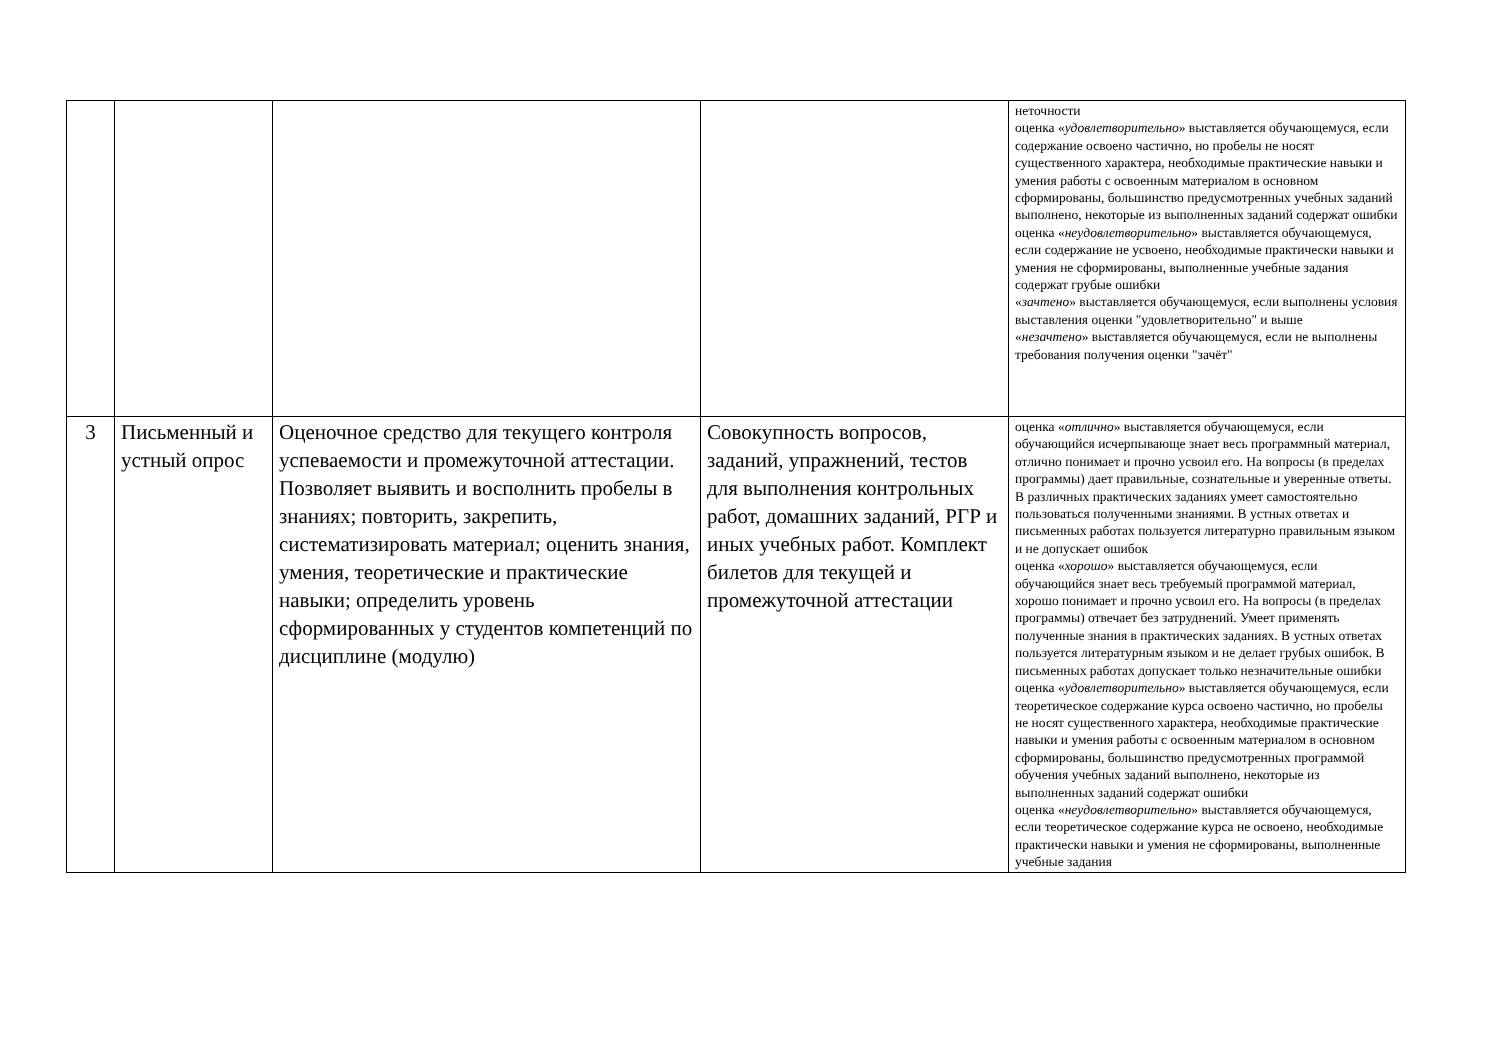| | | | | неточности оценка « удовлетворительно » выставляется обучающемуся, если содержание освоено частично, но пробелы не носят существенного характера, необходимые практические навыки и умения работы с освоенным материалом в основном сформированы, большинство предусмотренных учебных заданий выполнено, некоторые из выполненных заданий содержат ошибки оценка « неудовлетворительно » выставляется обучающемуся, если содержание не усвоено, необходимые практически навыки и умения не сформированы, выполненные учебные задания содержат грубые ошибки « зачтено » выставляется обучающемуся, если выполнены условия выставления оценки "удовлетворительно" и выше « незачтено » выставляется обучающемуся, если не выполнены требования получения оценки "зачёт" |
| 3 | Письменный и устный опрос | Оценочное средство для текущего контроля успеваемости и промежуточной аттестации. Позволяет выявить и восполнить пробелы в знаниях; повторить, закрепить, систематизировать материал; оценить знания, умения, теоретические и практические навыки; определить уровень сформированных у студентов компетенций по дисциплине (модулю) | Совокупность вопросов, заданий, упражнений, тестов для выполнения контрольных работ, домашних заданий, РГР и иных учебных работ. Комплект билетов для текущей и промежуточной аттестации | оценка « отлично » выставляется обучающемуся, если обучающийся исчерпывающе знает весь программный материал, отлично понимает и прочно усвоил его. На вопросы (в пределах программы) дает правильные, сознательные и уверенные ответы. В различных практических заданиях умеет самостоятельно пользоваться полученными знаниями. В устных ответах и письменных работах пользуется литературно правильным языком и не допускает ошибок оценка « хорошо » выставляется обучающемуся, если обучающийся знает весь требуемый программой материал, хорошо понимает и прочно усвоил его. На вопросы (в пределах программы) отвечает без затруднений. Умеет применять полученные знания в практических заданиях. В устных ответах пользуется литературным языком и не делает грубых ошибок. В письменных работах допускает только незначительные ошибки оценка « удовлетворительно » выставляется обучающемуся, если теоретическое содержание курса освоено частично, но пробелы не носят существенного характера, необходимые практические навыки и умения работы с освоенным материалом в основном сформированы, большинство предусмотренных программой обучения учебных заданий выполнено, некоторые из выполненных заданий содержат ошибки оценка « неудовлетворительно » выставляется обучающемуся, если теоретическое содержание курса не освоено, необходимые практически навыки и умения не сформированы, выполненные учебные задания |